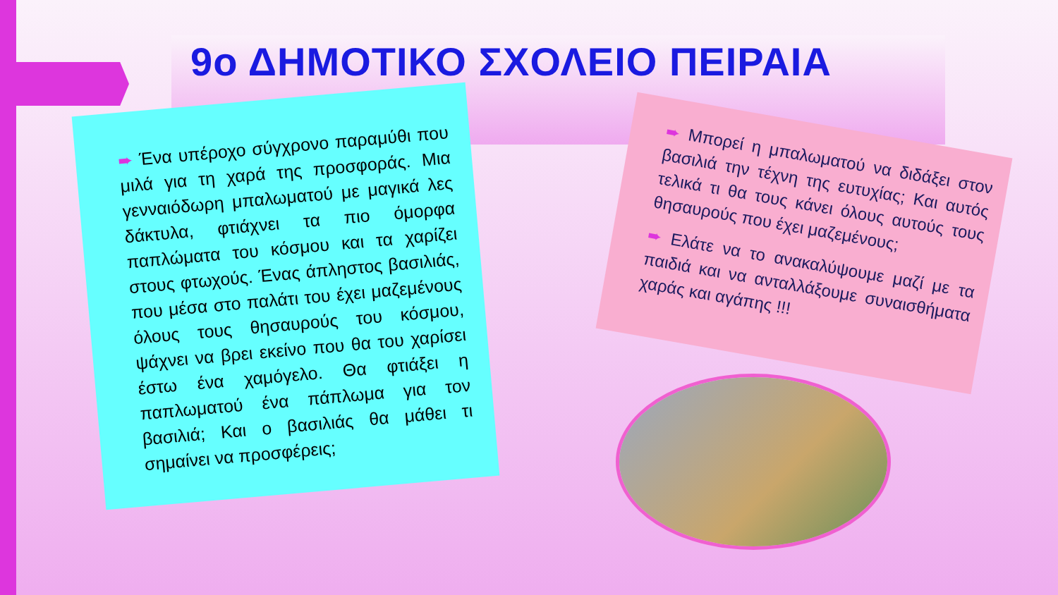9ο ΔΗΜΟΤΙΚΟ ΣΧΟΛΕΙΟ ΠΕΙΡΑΙΑ
➨ Ένα υπέροχο σύγχρονο παραμύθι που μιλά για τη χαρά της προσφοράς. Μια γενναιόδωρη μπαλωματού με μαγικά λες δάκτυλα, φτιάχνει τα πιο όμορφα παπλώματα του κόσμου και τα χαρίζει στους φτωχούς. Ένας άπληστος βασιλιάς, που μέσα στο παλάτι του έχει μαζεμένους όλους τους θησαυρούς του κόσμου, ψάχνει να βρει εκείνο που θα του χαρίσει έστω ένα χαμόγελο. Θα φτιάξει η παπλωματού ένα πάπλωμα για τον βασιλιά; Και ο βασιλιάς θα μάθει τι σημαίνει να προσφέρεις;
➨ Μπορεί η μπαλωματού να διδάξει στον βασιλιά την τέχνη της ευτυχίας; Και αυτός τελικά τι θα τους κάνει όλους αυτούς τους θησαυρούς που έχει μαζεμένους;
➨ Ελάτε να το ανακαλύψουμε μαζί με τα παιδιά και να ανταλλάξουμε συναισθήματα χαράς και αγάπης !!!